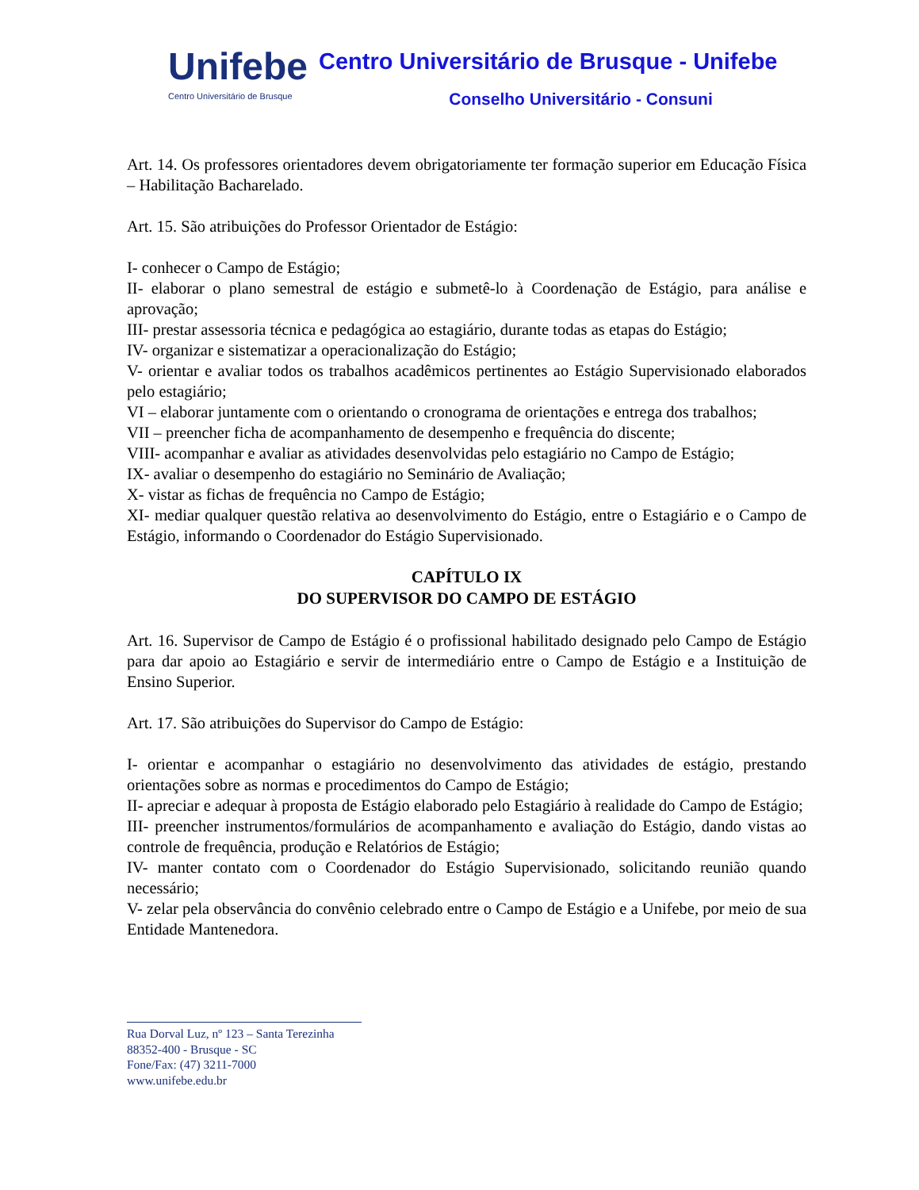Unifebe
Centro Universitário de Brusque
Centro Universitário de Brusque - Unifebe
Conselho Universitário - Consuni
Art. 14. Os professores orientadores devem obrigatoriamente ter formação superior em Educação Física – Habilitação Bacharelado.
Art. 15. São atribuições do Professor Orientador de Estágio:
I- conhecer o Campo de Estágio;
II- elaborar o plano semestral de estágio e submetê-lo à Coordenação de Estágio, para análise e aprovação;
III- prestar assessoria técnica e pedagógica ao estagiário, durante todas as etapas do Estágio;
IV- organizar e sistematizar a operacionalização do Estágio;
V- orientar e avaliar todos os trabalhos acadêmicos pertinentes ao Estágio Supervisionado elaborados pelo estagiário;
VI – elaborar juntamente com o orientando o cronograma de orientações e entrega dos trabalhos;
VII – preencher ficha de acompanhamento de desempenho e frequência do discente;
VIII- acompanhar e avaliar as atividades desenvolvidas pelo estagiário no Campo de Estágio;
IX- avaliar o desempenho do estagiário no Seminário de Avaliação;
X- vistar as fichas de frequência no Campo de Estágio;
XI- mediar qualquer questão relativa ao desenvolvimento do Estágio, entre o Estagiário e o Campo de Estágio, informando o Coordenador do Estágio Supervisionado.
CAPÍTULO IX
DO SUPERVISOR DO CAMPO DE ESTÁGIO
Art. 16. Supervisor de Campo de Estágio é o profissional habilitado designado pelo Campo de Estágio para dar apoio ao Estagiário e servir de intermediário entre o Campo de Estágio e a Instituição de Ensino Superior.
Art. 17. São atribuições do Supervisor do Campo de Estágio:
I- orientar e acompanhar o estagiário no desenvolvimento das atividades de estágio, prestando orientações sobre as normas e procedimentos do Campo de Estágio;
II- apreciar e adequar à proposta de Estágio elaborado pelo Estagiário à realidade do Campo de Estágio;
III- preencher instrumentos/formulários de acompanhamento e avaliação do Estágio, dando vistas ao controle de frequência, produção e Relatórios de Estágio;
IV- manter contato com o Coordenador do Estágio Supervisionado, solicitando reunião quando necessário;
V- zelar pela observância do convênio celebrado entre o Campo de Estágio e a Unifebe, por meio de sua Entidade Mantenedora.
Rua Dorval Luz, nº 123 – Santa Terezinha
88352-400 - Brusque - SC
Fone/Fax: (47) 3211-7000
www.unifebe.edu.br